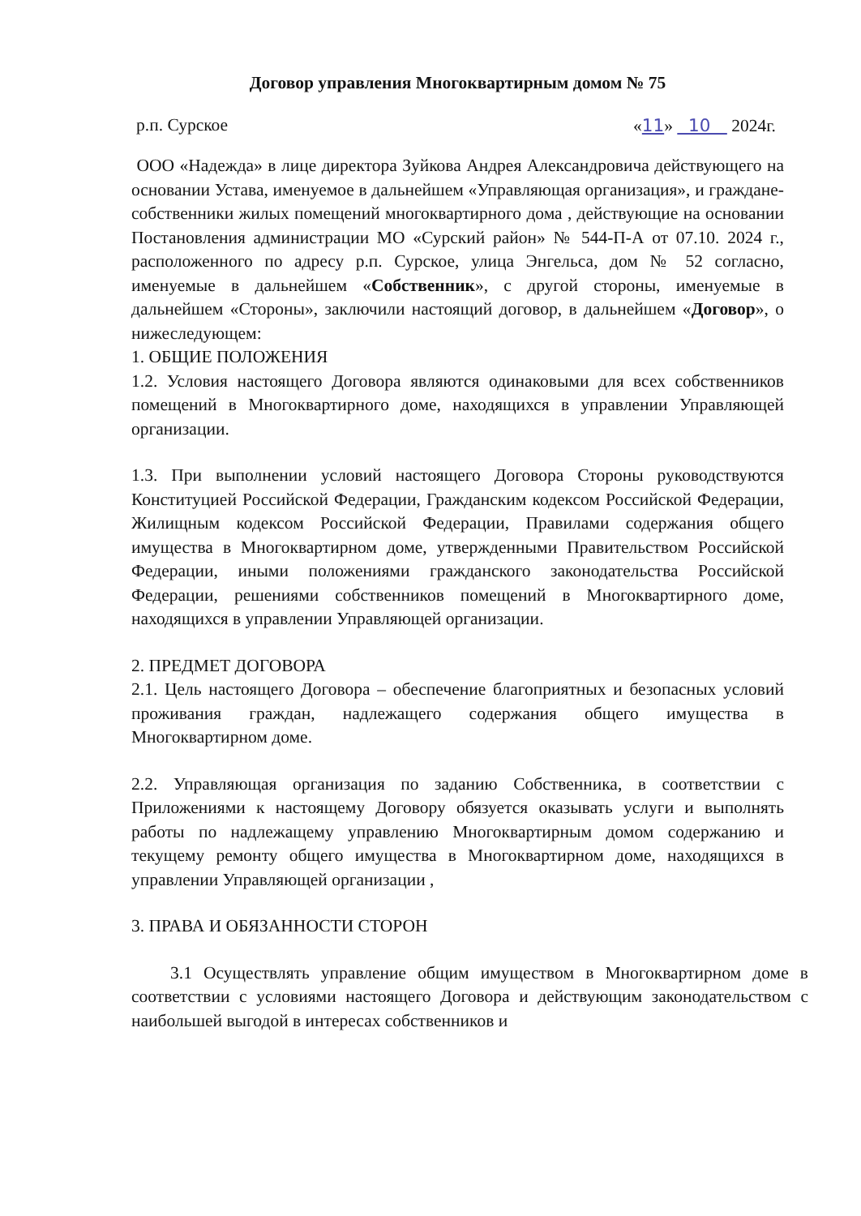Договор управления Многоквартирным домом № 75
р.п. Сурское «11» 10 2024г.
ООО «Надежда» в лице директора Зуйкова Андрея Александровича действующего на основании Устава, именуемое в дальнейшем «Управляющая организация», и граждане-собственники жилых помещений многоквартирного дома , действующие на основании Постановления администрации МО «Сурский район» № 544-П-А от 07.10. 2024 г., расположенного по адресу р.п. Сурское, улица Энгельса, дом № 52 согласно, именуемые в дальнейшем «Собственник», с другой стороны, именуемые в дальнейшем «Стороны», заключили настоящий договор, в дальнейшем «Договор», о нижеследующем:
1. ОБЩИЕ ПОЛОЖЕНИЯ
1.2. Условия настоящего Договора являются одинаковыми для всех собственников помещений в Многоквартирного доме, находящихся в управлении Управляющей организации.
1.3. При выполнении условий настоящего Договора Стороны руководствуются Конституцией Российской Федерации, Гражданским кодексом Российской Федерации, Жилищным кодексом Российской Федерации, Правилами содержания общего имущества в Многоквартирном доме, утвержденными Правительством Российской Федерации, иными положениями гражданского законодательства Российской Федерации, решениями собственников помещений в Многоквартирного доме, находящихся в управлении Управляющей организации.
2. ПРЕДМЕТ ДОГОВОРА
2.1. Цель настоящего Договора – обеспечение благоприятных и безопасных условий проживания граждан, надлежащего содержания общего имущества в Многоквартирном доме.
2.2. Управляющая организация по заданию Собственника, в соответствии с Приложениями к настоящему Договору обязуется оказывать услуги и выполнять работы по надлежащему управлению Многоквартирным домом содержанию и текущему ремонту общего имущества в Многоквартирном доме, находящихся в управлении Управляющей организации ,
3. ПРАВА И ОБЯЗАННОСТИ СТОРОН
3.1 Осуществлять управление общим имуществом в Многоквартирном доме в соответствии с условиями настоящего Договора и действующим законодательством с наибольшей выгодой в интересах собственников и